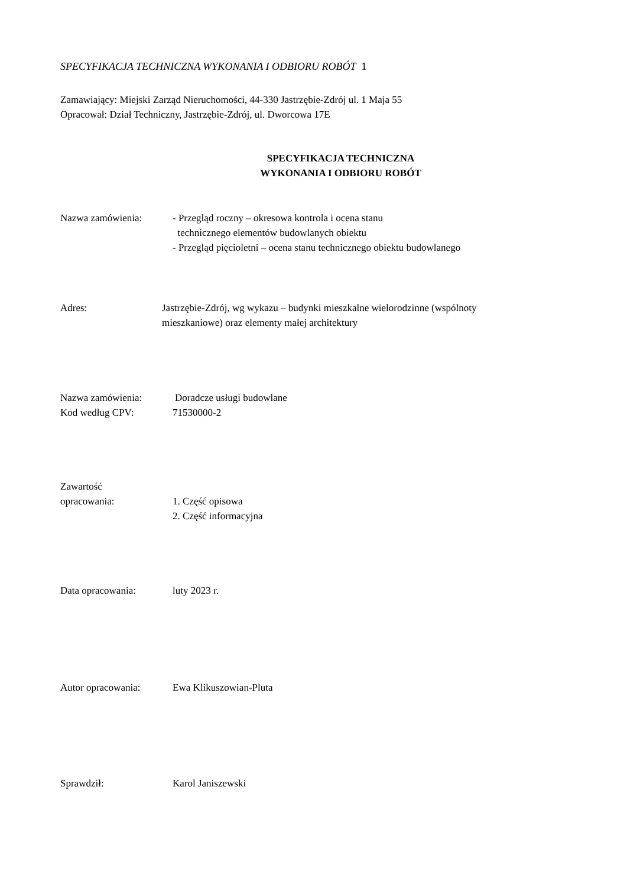SPECYFIKACJA TECHNICZNA WYKONANIA I ODBIORU ROBÓT 1
Zamawiający: Miejski Zarząd Nieruchomości, 44-330 Jastrzębie-Zdrój ul. 1 Maja 55
Opracował: Dział Techniczny, Jastrzębie-Zdrój, ul. Dworcowa 17E
SPECYFIKACJA TECHNICZNA
WYKONANIA I ODBIORU ROBÓT
Nazwa zamówienia: - Przegląd roczny – okresowa kontrola i ocena stanu
technicznego elementów budowlanych obiektu
- Przegląd pięcioletni – ocena stanu technicznego obiektu budowlanego
Adres: Jastrzębie-Zdrój, wg wykazu – budynki mieszkalne wielorodzinne (wspólnoty
mieszkaniowe) oraz elementy małej architektury
Nazwa zamówienia: Doradcze usługi budowlane
Kod według CPV: 71530000-2
Zawartość
opracowania: 1. Część opisowa
2. Część informacyjna
Data opracowania: luty 2023 r.
Autor opracowania: Ewa Klikuszowian-Pluta
Sprawdził: Karol Janiszewski